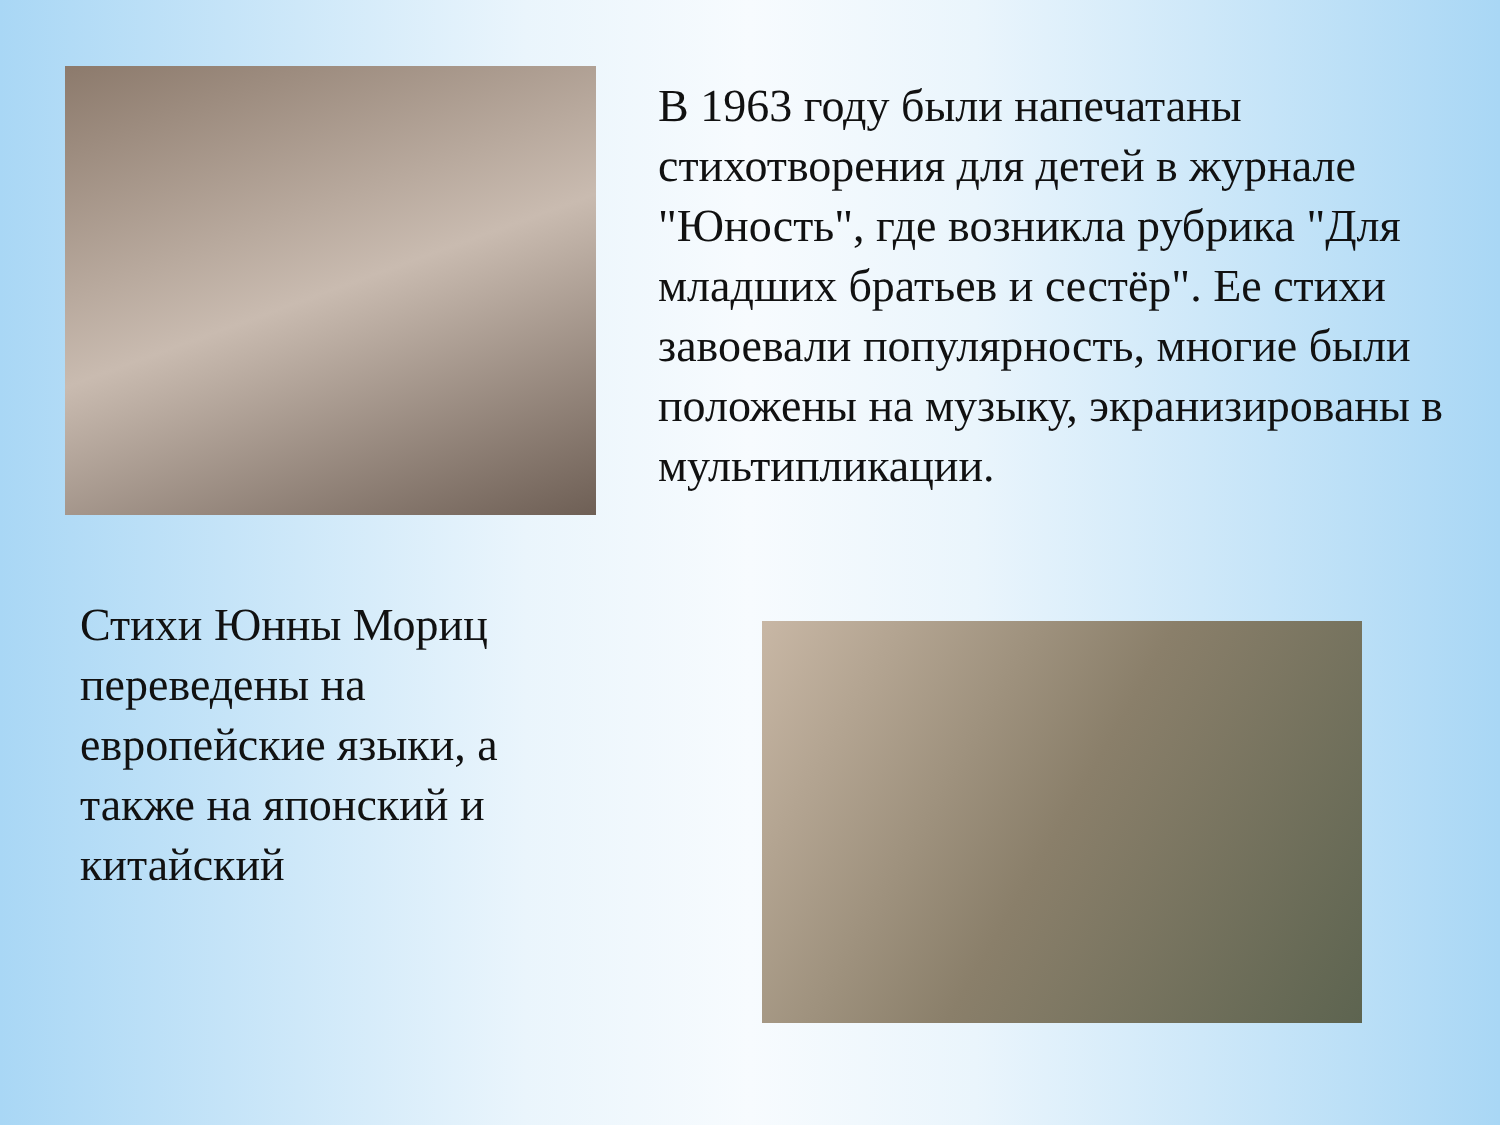В 1963 году были напечатаны стихотворения для детей в журнале "Юность", где возникла рубрика "Для младших братьев и сестёр". Ее стихи завоевали популярность, многие были положены на музыку, экранизированы в мультипликации.
Стихи Юнны Мориц переведены на европейские языки, а также на японский и китайский